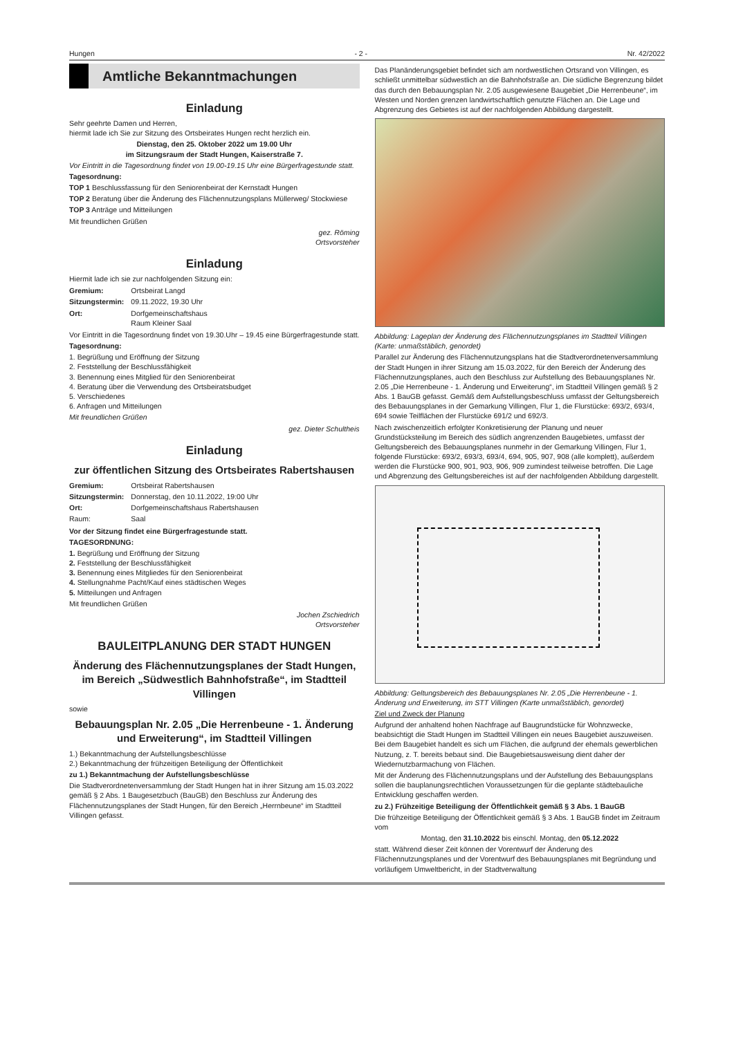Hungen - 2 - Nr. 42/2022
Amtliche Bekanntmachungen
Einladung
Sehr geehrte Damen und Herren,
hiermit lade ich Sie zur Sitzung des Ortsbeirates Hungen recht herzlich ein.
Dienstag, den 25. Oktober 2022 um 19.00 Uhr
im Sitzungsraum der Stadt Hungen, Kaiserstraße 7.
Vor Eintritt in die Tagesordnung findet von 19.00-19.15 Uhr eine Bürgerfragestunde statt.
Tagesordnung:
TOP 1 Beschlussfassung für den Seniorenbeirat der Kernstadt Hungen
TOP 2 Beratung über die Änderung des Flächennutzungsplans Müllerweg/ Stockwiese
TOP 3 Anträge und Mitteilungen
Mit freundlichen Grüßen
gez. Röming
Ortsvorsteher
Einladung
Hiermit lade ich sie zur nachfolgenden Sitzung ein:
| Gremium: | Ortsbeirat Langd |
| Sitzungstermin: | 09.11.2022, 19.30 Uhr |
| Ort: | Dorfgemeinschaftshaus Raum Kleiner Saal |
Vor Eintritt in die Tagesordnung findet von 19.30.Uhr – 19.45 eine Bürgerfragestunde statt.
Tagesordnung:
1. Begrüßung und Eröffnung der Sitzung
2. Feststellung der Beschlussfähigkeit
3. Benennung eines Mitglied für den Seniorenbeirat
4. Beratung über die Verwendung des Ortsbeiratsbudget
5. Verschiedenes
6. Anfragen und Mitteilungen
Mit freundlichen Grüßen
gez. Dieter Schultheis
Einladung
zur öffentlichen Sitzung des Ortsbeirates Rabertshausen
| Gremium: | Ortsbeirat Rabertshausen |
| Sitzungstermin: | Donnerstag, den 10.11.2022, 19:00 Uhr |
| Ort: | Dorfgemeinschaftshaus Rabertshausen |
| Raum: | Saal |
Vor der Sitzung findet eine Bürgerfragestunde statt.
TAGESORDNUNG:
1. Begrüßung und Eröffnung der Sitzung
2. Feststellung der Beschlussfähigkeit
3. Benennung eines Mitgliedes für den Seniorenbeirat
4. Stellungnahme Pacht/Kauf eines städtischen Weges
5. Mitteilungen und Anfragen
Mit freundlichen Grüßen
Jochen Zschiedrich
Ortsvorsteher
BAULEITPLANUNG DER STADT HUNGEN
Änderung des Flächennutzungsplanes der Stadt Hungen, im Bereich „Südwestlich Bahnhofstraße“, im Stadtteil Villingen
sowie
Bebauungsplan Nr. 2.05 „Die Herrenbeune - 1. Änderung und Erweiterung“, im Stadtteil Villingen
1.) Bekanntmachung der Aufstellungsbeschlüsse
2.) Bekanntmachung der frühzeitigen Beteiligung der Öffentlichkeit
zu 1.) Bekanntmachung der Aufstellungsbeschlüsse
Die Stadtverordnetenversammlung der Stadt Hungen hat in ihrer Sitzung am 15.03.2022 gemäß § 2 Abs. 1 Baugesetzbuch (BauGB) den Beschluss zur Änderung des Flächennutzungsplanes der Stadt Hungen, für den Bereich „Herrnbeune“ im Stadtteil Villingen gefasst.
Das Planänderungsgebiet befindet sich am nordwestlichen Ortsrand von Villingen, es schließt unmittelbar südwestlich an die Bahnhofstraße an. Die südliche Begrenzung bildet das durch den Bebauungsplan Nr. 2.05 ausgewiesene Baugebiet „Die Herrenbeune“, im Westen und Norden grenzen landwirtschaftlich genutzte Flächen an. Die Lage und Abgrenzung des Gebietes ist auf der nachfolgenden Abbildung dargestellt.
Abbildung: Lageplan der Änderung des Flächennutzungsplanes im Stadtteil Villingen (Karte: unmaßstäblich, genordet)
Parallel zur Änderung des Flächennutzungsplans hat die Stadtverordnetenversammlung der Stadt Hungen in ihrer Sitzung am 15.03.2022, für den Bereich der Änderung des Flächennutzungsplanes, auch den Beschluss zur Aufstellung des Bebauungsplanes Nr. 2.05 „Die Herrenbeune - 1. Änderung und Erweiterung“, im Stadtteil Villingen gemäß § 2 Abs. 1 BauGB gefasst. Gemäß dem Aufstellungsbeschluss umfasst der Geltungsbereich des Bebauungsplanes in der Gemarkung Villingen, Flur 1, die Flurstücke: 693/2, 693/4, 694 sowie Teilflächen der Flurstücke 691/2 und 692/3.
Nach zwischenzeitlich erfolgter Konkretisierung der Planung und neuer Grundstücksteilung im Bereich des südlich angrenzenden Baugebietes, umfasst der Geltungsbereich des Bebauungsplanes nunmehr in der Gemarkung Villingen, Flur 1, folgende Flurstücke: 693/2, 693/3, 693/4, 694, 905, 907, 908 (alle komplett), außerdem werden die Flurstücke 900, 901, 903, 906, 909 zumindest teilweise betroffen. Die Lage und Abgrenzung des Geltungsbereiches ist auf der nachfolgenden Abbildung dargestellt.
Abbildung: Geltungsbereich des Bebauungsplanes Nr. 2.05 „Die Herrenbeune - 1. Änderung und Erweiterung, im STT Villingen (Karte unmaßstäblich, genordet)
Ziel und Zweck der Planung
Aufgrund der anhaltend hohen Nachfrage auf Baugrundstücke für Wohnzwecke, beabsichtigt die Stadt Hungen im Stadtteil Villingen ein neues Baugebiet auszuweisen. Bei dem Baugebiet handelt es sich um Flächen, die aufgrund der ehemals gewerblichen Nutzung, z. T. bereits bebaut sind. Die Baugebietsausweisung dient daher der Wiedernutzbarmachung von Flächen.
Mit der Änderung des Flächennutzungsplans und der Aufstellung des Bebauungsplans sollen die bauplanungsrechtlichen Voraussetzungen für die geplante städtebauliche Entwicklung geschaffen werden.
zu 2.) Frühzeitige Beteiligung der Öffentlichkeit gemäß § 3 Abs. 1 BauGB
Die frühzeitige Beteiligung der Öffentlichkeit gemäß § 3 Abs. 1 BauGB findet im Zeitraum vom
Montag, den 31.10.2022 bis einschl. Montag, den 05.12.2022
statt. Während dieser Zeit können der Vorentwurf der Änderung des Flächennutzungsplanes und der Vorentwurf des Bebauungsplanes mit Begründung und vorläufigem Umweltbericht, in der Stadtverwaltung